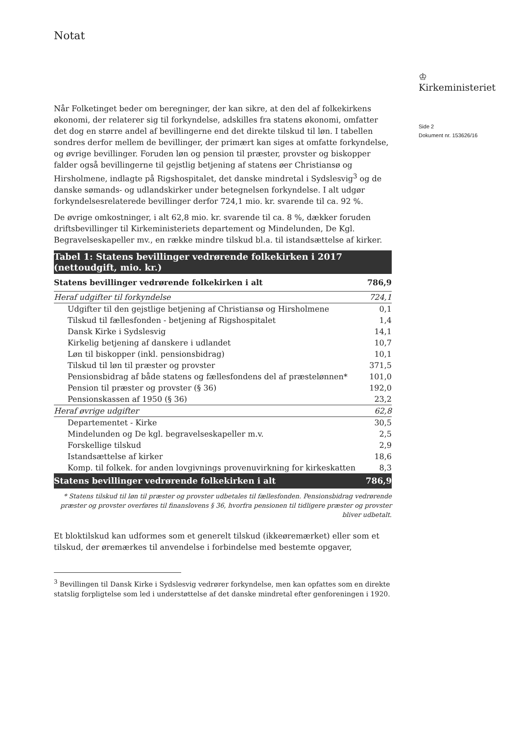♔
Kirkeministeriet
Side 2
Dokument nr. 153626/16
Notat
Når Folketinget beder om beregninger, der kan sikre, at den del af folkekirkens økonomi, der relaterer sig til forkyndelse, adskilles fra statens økonomi, omfatter det dog en større andel af bevillingerne end det direkte tilskud til løn. I tabellen sondres derfor mellem de bevillinger, der primært kan siges at omfatte forkyndelse, og øvrige bevillinger. Foruden løn og pension til præster, provster og biskopper falder også bevillingerne til gejstlig betjening af statens øer Christiansø og Hirsholmene, indlagte på Rigshospitalet, det danske mindretal i Sydslesvig<sup>3</sup> og de danske sømands- og udlandskirker under betegnelsen forkyndelse. I alt udgør forkyndelsesrelaterede bevillinger derfor 724,1 mio. kr. svarende til ca. 92 %.
De øvrige omkostninger, i alt 62,8 mio. kr. svarende til ca. 8 %, dækker foruden driftsbevillinger til Kirkeministeriets departement og Mindelunden, De Kgl. Begravelseskapeller mv., en række mindre tilskud bl.a. til istandsættelse af kirker.
| Tabel 1: Statens bevillinger vedrørende folkekirken i 2017 (nettoudgift, mio. kr.) | |
| Statens bevillinger vedrørende folkekirken i alt | 786,9 |
| Heraf udgifter til forkyndelse | 724,1 |
| Udgifter til den gejstlige betjening af Christiansø og Hirsholmene | 0,1 |
| Tilskud til fællesfonden - betjening af Rigshospitalet | 1,4 |
| Dansk Kirke i Sydslesvig | 14,1 |
| Kirkelig betjening af danskere i udlandet | 10,7 |
| Løn til biskopper (inkl. pensionsbidrag) | 10,1 |
| Tilskud til løn til præster og provster | 371,5 |
| Pensionsbidrag af både statens og fællesfondens del af præstelønnen* | 101,0 |
| Pension til præster og provster (§ 36) | 192,0 |
| Pensionskassen af 1950 (§ 36) | 23,2 |
| Heraf øvrige udgifter | 62,8 |
| Departementet - Kirke | 30,5 |
| Mindelunden og De kgl. begravelseskapeller m.v. | 2,5 |
| Forskellige tilskud | 2,9 |
| Istandsættelse af kirker | 18,6 |
| Komp. til folkek. for anden lovgivnings provenuvirkning for kirkeskatten | 8,3 |
| Statens bevillinger vedrørende folkekirken i alt | 786,9 |
* Statens tilskud til løn til præster og provster udbetales til fællesfonden. Pensionsbidrag vedrørende præster og provster overføres til finanslovens § 36, hvorfra pensionen til tidligere præster og provster bliver udbetalt.
Et bloktilskud kan udformes som et generelt tilskud (ikkeøremærket) eller som et tilskud, der øremærkes til anvendelse i forbindelse med bestemte opgaver,
<sup>3</sup> Bevillingen til Dansk Kirke i Sydslesvig vedrører forkyndelse, men kan opfattes som en direkte statslig forpligtelse som led i understøttelse af det danske mindretal efter genforeningen i 1920.